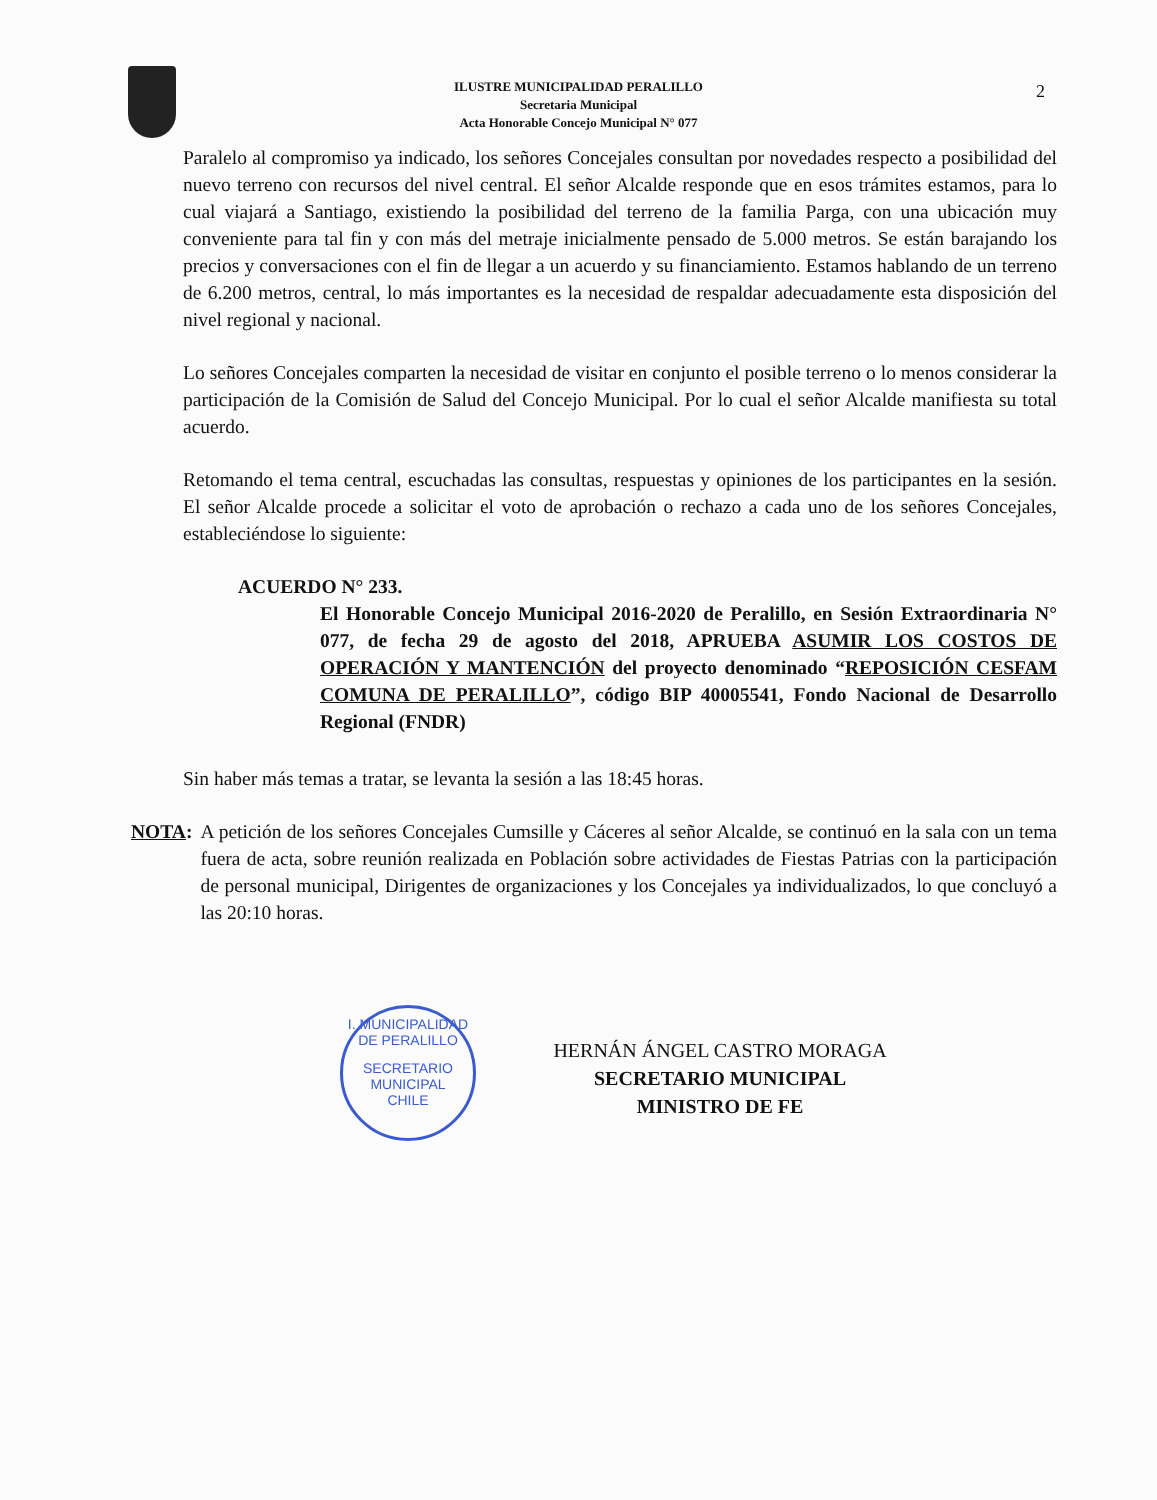ILUSTRE MUNICIPALIDAD PERALILLO
Secretaria Municipal
Acta Honorable Concejo Municipal N° 077
2
Paralelo al compromiso ya indicado, los señores Concejales consultan por novedades respecto a posibilidad del nuevo terreno con recursos del nivel central. El señor Alcalde responde que en esos trámites estamos, para lo cual viajará a Santiago, existiendo la posibilidad del terreno de la familia Parga, con una ubicación muy conveniente para tal fin y con más del metraje inicialmente pensado de 5.000 metros. Se están barajando los precios y conversaciones con el fin de llegar a un acuerdo y su financiamiento. Estamos hablando de un terreno de 6.200 metros, central, lo más importantes es la necesidad de respaldar adecuadamente esta disposición del nivel regional y nacional.
Lo señores Concejales comparten la necesidad de visitar en conjunto el posible terreno o lo menos considerar la participación de la Comisión de Salud del Concejo Municipal. Por lo cual el señor Alcalde manifiesta su total acuerdo.
Retomando el tema central, escuchadas las consultas, respuestas y opiniones de los participantes en la sesión. El señor Alcalde procede a solicitar el voto de aprobación o rechazo a cada uno de los señores Concejales, estableciéndose lo siguiente:
ACUERDO N° 233.
El Honorable Concejo Municipal 2016-2020 de Peralillo, en Sesión Extraordinaria N° 077, de fecha 29 de agosto del 2018, APRUEBA ASUMIR LOS COSTOS DE OPERACIÓN Y MANTENCIÓN del proyecto denominado “REPOSICIÓN CESFAM COMUNA DE PERALILLO”, código BIP 40005541, Fondo Nacional de Desarrollo Regional (FNDR)
Sin haber más temas a tratar, se levanta la sesión a las 18:45 horas.
NOTA: A petición de los señores Concejales Cumsille y Cáceres al señor Alcalde, se continuó en la sala con un tema fuera de acta, sobre reunión realizada en Población sobre actividades de Fiestas Patrias con la participación de personal municipal, Dirigentes de organizaciones y los Concejales ya individualizados, lo que concluyó a las 20:10 horas.
HERNÁN ÁNGEL CASTRO MORAGA
SECRETARIO MUNICIPAL
MINISTRO DE FE
I. MUNICIPALIDAD DE PERALILLO
SECRETARIO
MUNICIPAL
CHILE